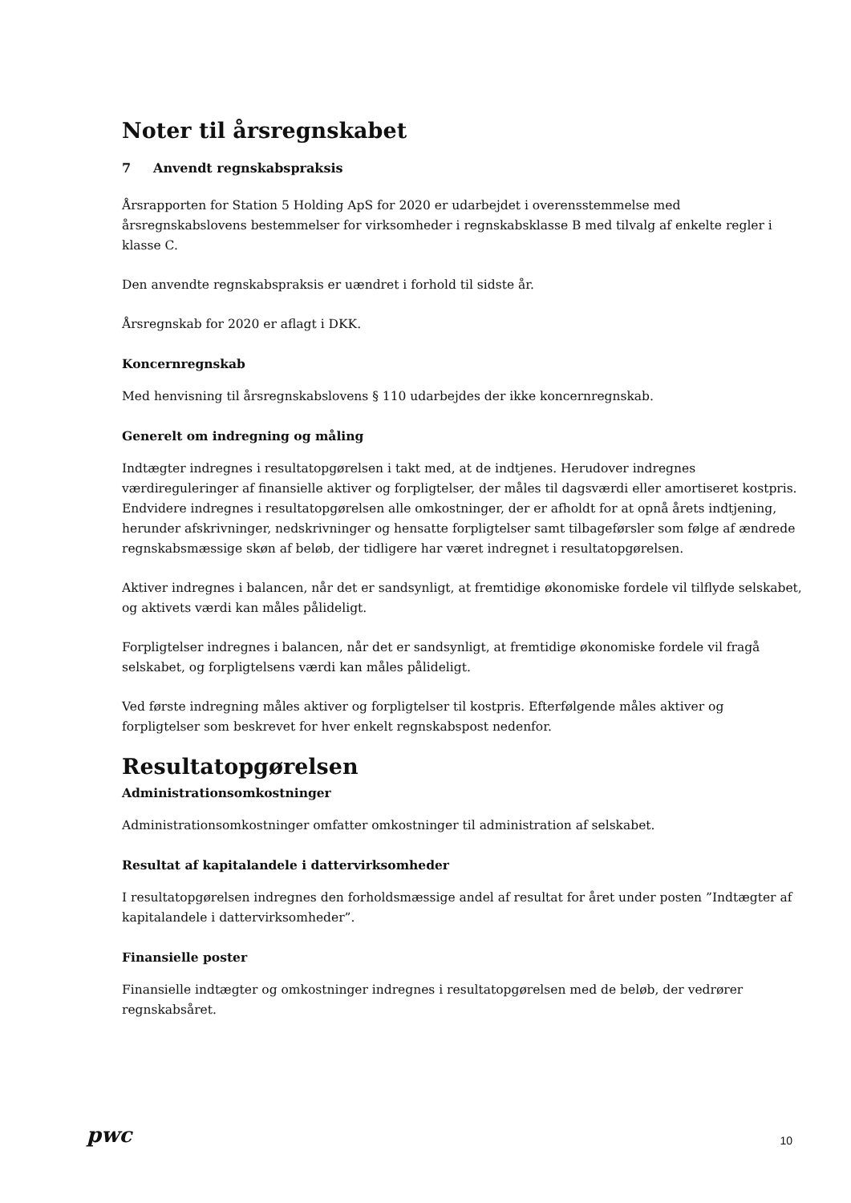Noter til årsregnskabet
7 Anvendt regnskabspraksis
Årsrapporten for Station 5 Holding ApS for 2020 er udarbejdet i overensstemmelse med årsregnskabslovens bestemmelser for virksomheder i regnskabsklasse B med tilvalg af enkelte regler i klasse C.
Den anvendte regnskabspraksis er uændret i forhold til sidste år.
Årsregnskab for 2020 er aflagt i DKK.
Koncernregnskab
Med henvisning til årsregnskabslovens § 110 udarbejdes der ikke koncernregnskab.
Generelt om indregning og måling
Indtægter indregnes i resultatopgørelsen i takt med, at de indtjenes. Herudover indregnes værdireguleringer af finansielle aktiver og forpligtelser, der måles til dagsværdi eller amortiseret kostpris. Endvidere indregnes i resultatopgørelsen alle omkostninger, der er afholdt for at opnå årets indtjening, herunder afskrivninger, nedskrivninger og hensatte forpligtelser samt tilbageførsler som følge af ændrede regnskabsmæssige skøn af beløb, der tidligere har været indregnet i resultatopgørelsen.
Aktiver indregnes i balancen, når det er sandsynligt, at fremtidige økonomiske fordele vil tilflyde selskabet, og aktivets værdi kan måles pålideligt.
Forpligtelser indregnes i balancen, når det er sandsynligt, at fremtidige økonomiske fordele vil fragå selskabet, og forpligtelsens værdi kan måles pålideligt.
Ved første indregning måles aktiver og forpligtelser til kostpris. Efterfølgende måles aktiver og forpligtelser som beskrevet for hver enkelt regnskabspost nedenfor.
Resultatopgørelsen
Administrationsomkostninger
Administrationsomkostninger omfatter omkostninger til administration af selskabet.
Resultat af kapitalandele i dattervirksomheder
I resultatopgørelsen indregnes den forholdsmæssige andel af resultat for året under posten ”Indtægter af kapitalandele i dattervirksomheder”.
Finansielle poster
Finansielle indtægter og omkostninger indregnes i resultatopgørelsen med de beløb, der vedrører regnskabsåret.
pwc 10